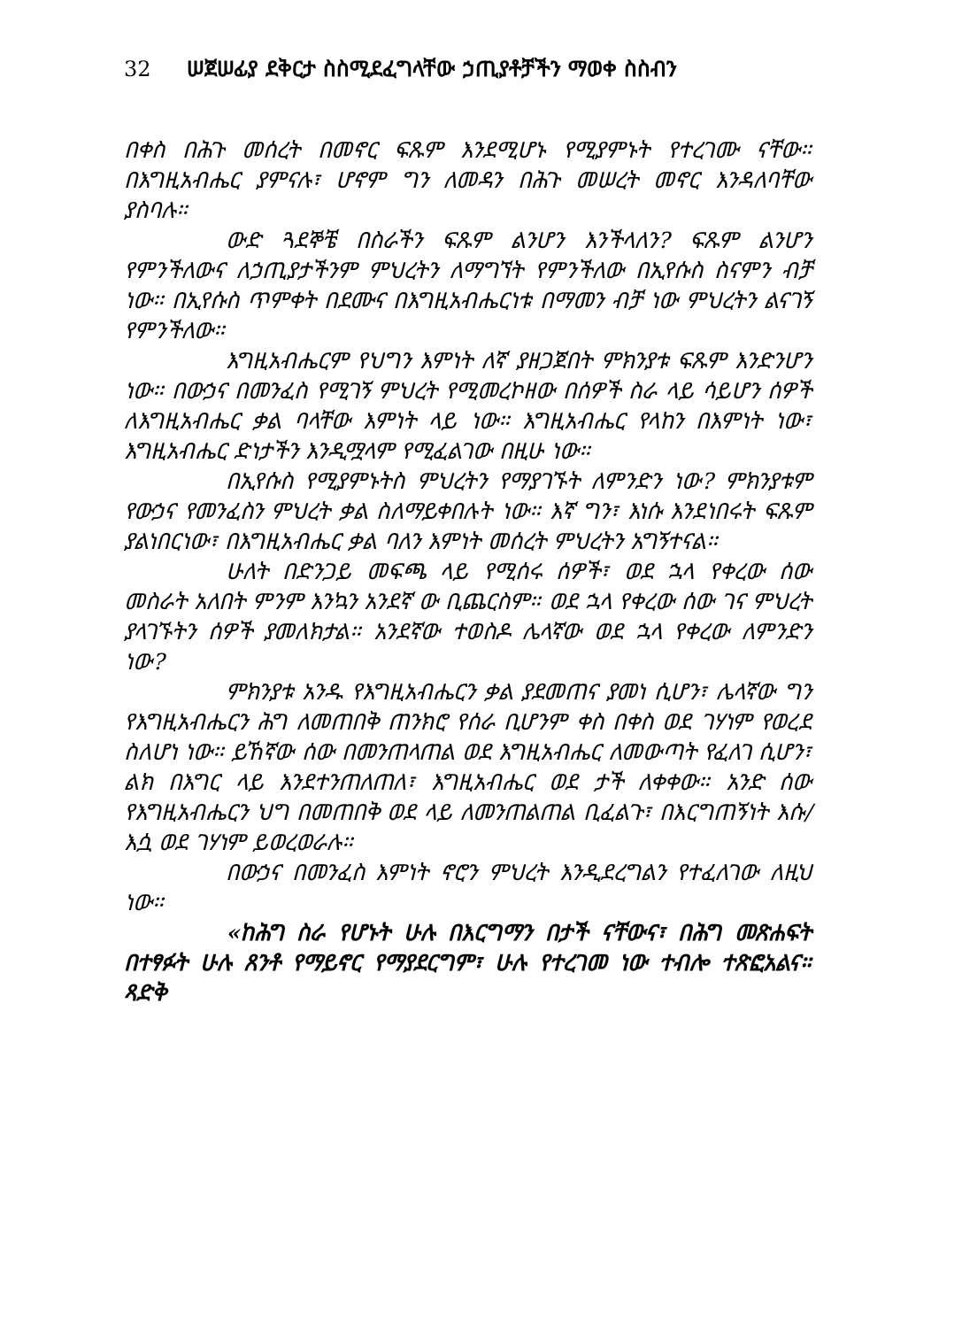32 ሠጀሠፊያ ደቅርታ ስስሚደፈግላቸው ኃጢያቶቻችን ማወቀ ስስብን
በቀስ በሕጉ መሰረት በመኖር ፍጹም እንደሚሆኑ የሚያምኑት የተረገሙ ናቸው። በእግዚአብሔር ያምናሉ፣ ሆኖም ግን ለመዳን በሕጉ መሠረት መኖር እንዳለባቸው ያስባሉ።
ውድ ጓደኞቼ በስራችን ፍጹም ልንሆን እንችላለን? ፍጹም ልንሆን የምንችለውና ለኃጢያታችንም ምህረትን ለማግኘት የምንችለው በኢየሱስ ስናምን ብቻ ነው። በኢየሱስ ጥምቀት በደሙና በእግዚአብሔርነቱ በማመን ብቻ ነው ምህረትን ልናገኝ የምንችለው።
እግዚአብሔርም የህግን እምነት ለኛ ያዘጋጀበት ምክንያቱ ፍጹም እንድንሆን ነው። በውኃና በመንፈስ የሚገኝ ምህረት የሚመረኮዘው በሰዎች ስራ ላይ ሳይሆን ሰዎች ለእግዚአብሔር ቃል ባላቸው እምነት ላይ ነው። እግዚአብሔር የላከን በእምነት ነው፣ እግዚአብሔር ድነታችን እንዲሟላም የሚፈልገው በዚሁ ነው።
በኢየሱስ የሚያምኑትስ ምህረትን የማያገኙት ለምንድን ነው? ምክንያቱም የውኃና የመንፈስን ምህረት ቃል ስለማይቀበሉት ነው። እኛ ግን፣ እነሱ እንደነበሩት ፍጹም ያልነበርነው፣ በእግዚአብሔር ቃል ባለን እምነት መሰረት ምህረትን አግኝተናል።
ሁለት በድንጋይ መፍጫ ላይ የሚሰሩ ሰዎች፣ ወደ ኋላ የቀረው ሰው መስራት አለበት ምንም እንኳን አንደኛ ው ቢጨርስም። ወደ ኋላ የቀረው ሰው ገና ምህረት ያላገኙትን ሰዎች ያመለክታል። አንደኛው ተወስዶ ሌላኛው ወደ ኋላ የቀረው ለምንድን ነው?
ምክንያቱ አንዱ የእግዚአብሔርን ቃል ያደመጠና ያመነ ሲሆን፣ ሌላኛው ግን የእግዚአብሔርን ሕግ ለመጠበቅ ጠንክሮ የሰራ ቢሆንም ቀስ በቀስ ወደ ገሃነም የወረደ ስለሆነ ነው። ይኸኛው ሰው በመንጠላጠል ወደ እግዚአብሔር ለመውጣት የፈለገ ሲሆን፣ ልክ በእግር ላይ እንደተንጠለጠለ፣ እግዚአብሔር ወደ ታች ለቀቀው። አንድ ሰው የእግዚአብሔርን ህግ በመጠበቅ ወደ ላይ ለመንጠልጠል ቢፈልጉ፣ በእርግጠኝነት እሱ/እሷ ወደ ገሃነም ይወረወራሉ።
በውኃና በመንፈስ እምነት ኖሮን ምህረት እንዲደረግልን የተፈለገው ለዚህ ነው።
«ከሕግ ስራ የሆኑት ሁሉ በእርግማን በታች ናቸውና፣ በሕግ መጽሐፍት በተፃፉት ሁሉ ጸንቶ የማይኖር የማያደርግም፣ ሁሉ የተረገመ ነው ተብሎ ተጽፎአልና። ጻድቅ